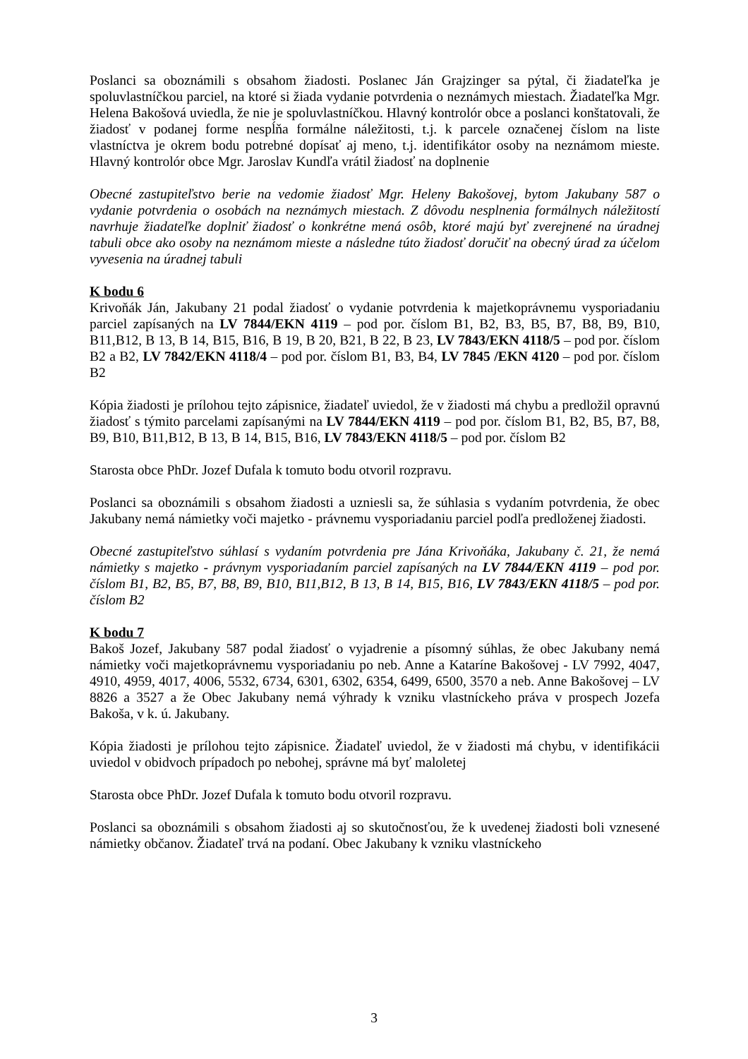Poslanci sa oboznámili s obsahom žiadosti. Poslanec Ján Grajzinger sa pýtal, či žiadateľka je spoluvlastníčkou parciel, na ktoré si žiada vydanie potvrdenia o neznámych miestach. Žiadateľka Mgr. Helena Bakošová uviedla, že nie je spoluvlastníčkou. Hlavný kontrolór obce a poslanci konštatovali, že žiadosť v podanej forme nespĺňa formálne náležitosti, t.j. k parcele označenej číslom na liste vlastníctva je okrem bodu potrebné dopísať aj meno, t.j. identifikátor osoby na neznámom mieste. Hlavný kontrolór obce Mgr. Jaroslav Kundľa vrátil žiadosť na doplnenie
Obecné zastupiteľstvo berie na vedomie žiadosť Mgr. Heleny Bakošovej, bytom Jakubany 587 o vydanie potvrdenia o osobách na neznámych miestach. Z dôvodu nesplnenia formálnych náležitostí navrhuje žiadateľke doplniť žiadosť o konkrétne mená osôb, ktoré majú byť zverejnené na úradnej tabuli obce ako osoby na neznámom mieste a následne túto žiadosť doručiť na obecný úrad za účelom vyvesenia na úradnej tabuli
K bodu 6
Krivoňák Ján, Jakubany 21 podal žiadosť o vydanie potvrdenia k majetkoprávnemu vysporiadaniu parciel zapísaných na LV 7844/EKN 4119 – pod por. číslom B1, B2, B3, B5, B7, B8, B9, B10, B11,B12, B 13, B 14, B15, B16, B 19, B 20, B21, B 22, B 23, LV 7843/EKN 4118/5 – pod por. číslom B2 a B2, LV 7842/EKN 4118/4 – pod por. číslom B1, B3, B4, LV 7845 /EKN 4120 – pod por. číslom B2
Kópia žiadosti je prílohou tejto zápisnice, žiadateľ uviedol, že v žiadosti má chybu a predložil opravnú žiadosť s týmito parcelami zapísanými na LV 7844/EKN 4119 – pod por. číslom B1, B2, B5, B7, B8, B9, B10, B11,B12, B 13, B 14, B15, B16, LV 7843/EKN 4118/5 – pod por. číslom B2
Starosta obce PhDr. Jozef Dufala k tomuto bodu otvoril rozpravu.
Poslanci sa oboznámili s obsahom žiadosti a uzniesli sa, že súhlasia s vydaním potvrdenia, že obec Jakubany nemá námietky voči majetko - právnemu vysporiadaniu parciel podľa predloženej žiadosti.
Obecné zastupiteľstvo súhlasí s vydaním potvrdenia pre Jána Krivoňáka, Jakubany č. 21, že nemá námietky s majetko - právnym vysporiadaním parciel zapísaných na LV 7844/EKN 4119 – pod por. číslom B1, B2, B5, B7, B8, B9, B10, B11,B12, B 13, B 14, B15, B16, LV 7843/EKN 4118/5 – pod por. číslom B2
K bodu 7
Bakoš Jozef, Jakubany 587 podal žiadosť o vyjadrenie a písomný súhlas, že obec Jakubany nemá námietky voči majetkoprávnemu vysporiadaniu po neb. Anne a Kataríne Bakošovej - LV 7992, 4047, 4910, 4959, 4017, 4006, 5532, 6734, 6301, 6302, 6354, 6499, 6500, 3570 a neb. Anne Bakošovej – LV 8826 a 3527 a že Obec Jakubany nemá výhrady k vzniku vlastníckeho práva v prospech Jozefa Bakoša, v k. ú. Jakubany.
Kópia žiadosti je prílohou tejto zápisnice. Žiadateľ uviedol, že v žiadosti má chybu, v identifikácii uviedol v obidvoch prípadoch po nebohej, správne má byť maloletej
Starosta obce PhDr. Jozef Dufala k tomuto bodu otvoril rozpravu.
Poslanci sa oboznámili s obsahom žiadosti aj so skutočnosťou, že k uvedenej žiadosti boli vznesené námietky občanov. Žiadateľ trvá na podaní. Obec Jakubany k vzniku vlastníckeho
3